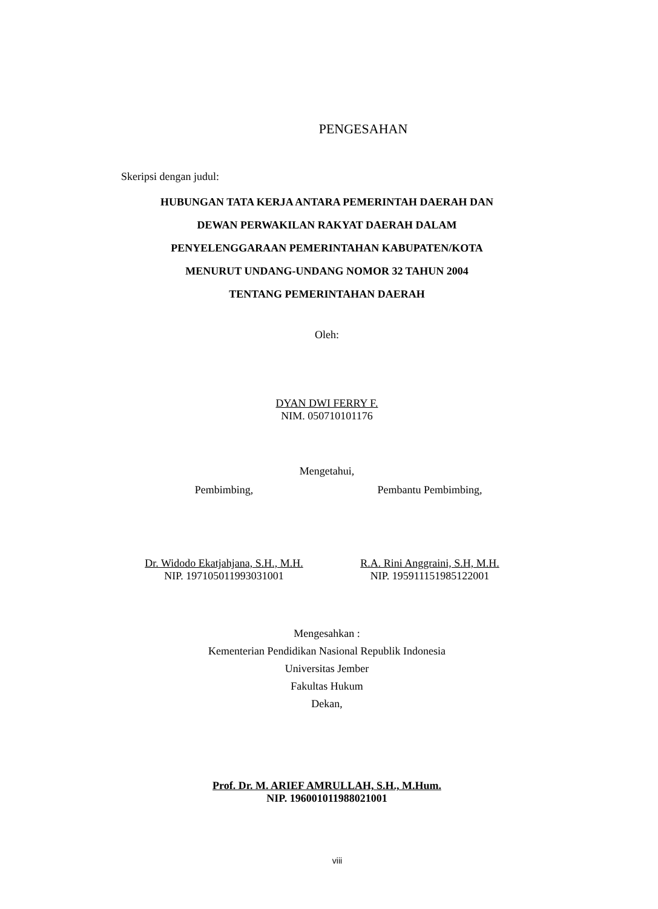PENGESAHAN
Skeripsi dengan judul:
HUBUNGAN TATA KERJA ANTARA PEMERINTAH DAERAH DAN
DEWAN PERWAKILAN RAKYAT DAERAH DALAM
PENYELENGGARAAN PEMERINTAHAN KABUPATEN/KOTA
MENURUT UNDANG-UNDANG NOMOR 32 TAHUN 2004
TENTANG PEMERINTAHAN DAERAH
Oleh:
DYAN DWI FERRY F.
NIM. 050710101176
Mengetahui,
Pembimbing, Pembantu Pembimbing,
Dr. Widodo Ekatjahjana, S.H., M.H.
NIP. 197105011993031001
R.A. Rini Anggraini, S.H, M.H.
NIP. 195911151985122001
Mengesahkan :
Kementerian Pendidikan Nasional Republik Indonesia
Universitas Jember
Fakultas Hukum
Dekan,
Prof. Dr. M. ARIEF AMRULLAH, S.H., M.Hum.
NIP. 196001011988021001
viii